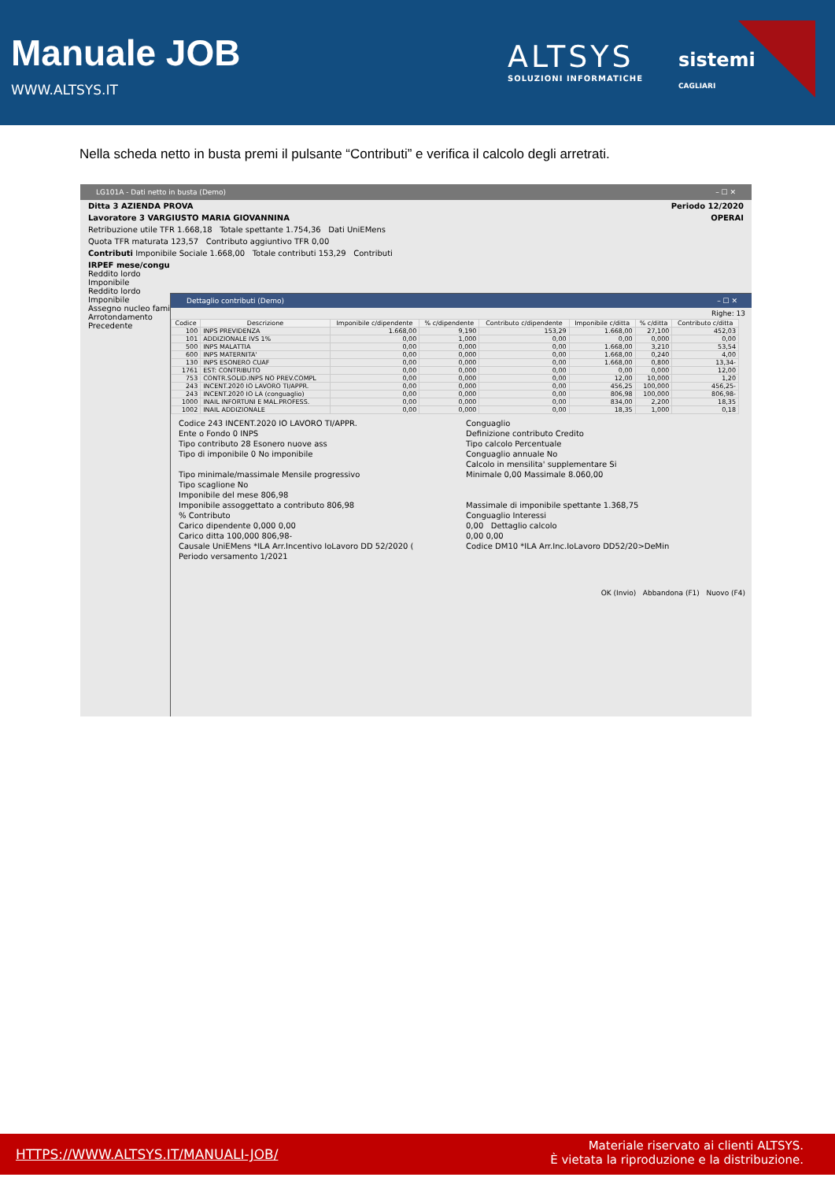Manuale JOB
WWW.ALTSYS.IT
ALTSYS
SOLUZIONI INFORMATICHE
sistemi
CAGLIARI
Nella scheda netto in busta premi il pulsante “Contributi” e verifica il calcolo degli arretrati.
LG101A - Dati netto in busta (Demo) – ☐ ✕
Ditta 3 AZIENDA PROVA Periodo 12/2020
Lavoratore 3 VARGIUSTO MARIA GIOVANNINA OPERAI
Retribuzione utile TFR 1.668,18 Totale spettante 1.754,36 Dati UniEMens
Quota TFR maturata 123,57 Contributo aggiuntivo TFR 0,00
Contributi Imponibile Sociale 1.668,00 Totale contributi 153,29 Contributi
IRPEF mese/congu
Reddito lordo
Imponibile
Reddito lordo
Imponibile
Assegno nucleo famil
Arrotondamento
Precedente
Dettaglio contributi (Demo) – ☐ ✕
Righe: 13
| Codice | Descrizione | Imponibile c/dipendente | % c/dipendente | Contributo c/dipendente | Imponibile c/ditta | % c/ditta | Contributo c/ditta |
| --- | --- | --- | --- | --- | --- | --- | --- |
| 100 | INPS PREVIDENZA | 1.668,00 | 9,190 | 153,29 | 1.668,00 | 27,100 | 452,03 |
| 101 | ADDIZIONALE IVS 1% | 0,00 | 1,000 | 0,00 | 0,00 | 0,000 | 0,00 |
| 500 | INPS MALATTIA | 0,00 | 0,000 | 0,00 | 1.668,00 | 3,210 | 53,54 |
| 600 | INPS MATERNITA' | 0,00 | 0,000 | 0,00 | 1.668,00 | 0,240 | 4,00 |
| 130 | INPS ESONERO CUAF | 0,00 | 0,000 | 0,00 | 1.668,00 | 0,800 | 13,34- |
| 1761 | EST: CONTRIBUTO | 0,00 | 0,000 | 0,00 | 0,00 | 0,000 | 12,00 |
| 753 | CONTR.SOLID.INPS NO PREV.COMPL | 0,00 | 0,000 | 0,00 | 12,00 | 10,000 | 1,20 |
| 243 | INCENT.2020 IO LAVORO TI/APPR. | 0,00 | 0,000 | 0,00 | 456,25 | 100,000 | 456,25- |
| 243 | INCENT.2020 IO LA (conguaglio) | 0,00 | 0,000 | 0,00 | 806,98 | 100,000 | 806,98- |
| 1000 | INAIL INFORTUNI E MAL.PROFESS. | 0,00 | 0,000 | 0,00 | 834,00 | 2,200 | 18,35 |
| 1002 | INAIL ADDIZIONALE | 0,00 | 0,000 | 0,00 | 18,35 | 1,000 | 0,18 |
Codice 243 INCENT.2020 IO LAVORO TI/APPR.
Conguaglio
Ente o Fondo 0 INPS
Definizione contributo Credito
Tipo contributo 28 Esonero nuove ass
Tipo calcolo Percentuale
Tipo di imponibile 0 No imponibile
Conguaglio annuale No
Calcolo in mensilita' supplementare Si
Tipo minimale/massimale Mensile progressivo
Minimale 0,00 Massimale 8.060,00
Tipo scaglione No
Imponibile del mese 806,98
Imponibile assoggettato a contributo 806,98
Massimale di imponibile spettante 1.368,75
% Contributo
Conguaglio Interessi
Carico dipendente 0,000 0,00
0,00 Dettaglio calcolo
Carico ditta 100,000 806,98-
0,00 0,00
Causale UniEMens *ILA Arr.Incentivo IoLavoro DD 52/2020 (
Codice DM10 *ILA Arr.Inc.IoLavoro DD52/20>DeMin
Periodo versamento 1/2021
OK (Invio) Abbandona (F1) Nuovo (F4)
HTTPS://WWW.ALTSYS.IT/MANUALI-JOB/
Materiale riservato ai clienti ALTSYS.
È vietata la riproduzione e la distribuzione.